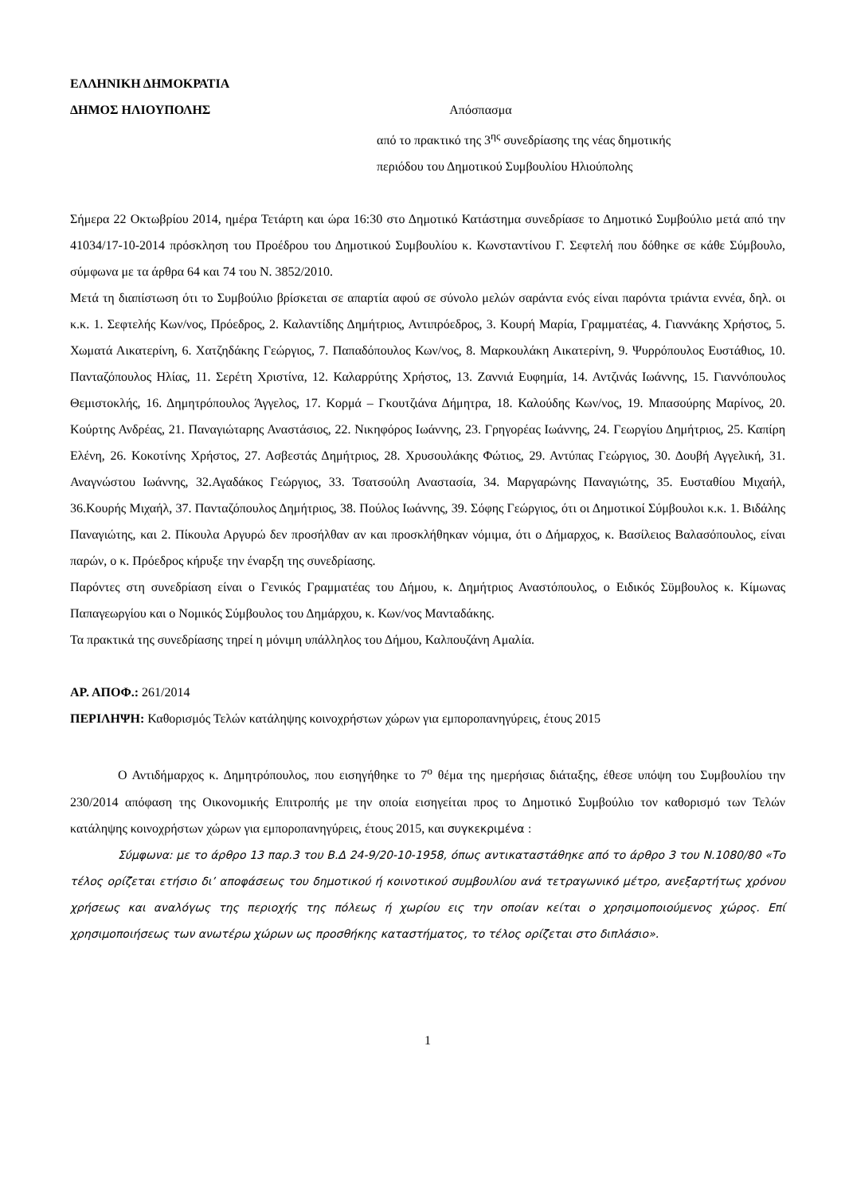ΕΛΛΗΝΙΚΗ ΔΗΜΟΚΡΑΤΙΑ
ΔΗΜΟΣ ΗΛΙΟΥΠΟΛΗΣ Απόσπασμα
από το πρακτικό της 3<sup>ης</sup> συνεδρίασης της νέας δημοτικής
περιόδου του Δημοτικού Συμβουλίου Ηλιούπολης
Σήμερα 22 Οκτωβρίου 2014, ημέρα Τετάρτη και ώρα 16:30 στο Δημοτικό Κατάστημα συνεδρίασε το Δημοτικό Συμβούλιο μετά από την 41034/17-10-2014 πρόσκληση του Προέδρου του Δημοτικού Συμβουλίου κ. Κωνσταντίνου Γ. Σεφτελή που δόθηκε σε κάθε Σύμβουλο, σύμφωνα με τα άρθρα 64 και 74 του Ν. 3852/2010.
Μετά τη διαπίστωση ότι το Συμβούλιο βρίσκεται σε απαρτία αφού σε σύνολο μελών σαράντα ενός είναι παρόντα τριάντα εννέα, δηλ. οι κ.κ. 1. Σεφτελής Κων/νος, Πρόεδρος, 2. Καλαντίδης Δημήτριος, Αντιπρόεδρος, 3. Κουρή Μαρία, Γραμματέας, 4. Γιαννάκης Χρήστος, 5. Χωματά Αικατερίνη, 6. Χατζηδάκης Γεώργιος, 7. Παπαδόπουλος Κων/νος, 8. Μαρκουλάκη Αικατερίνη, 9. Ψυρρόπουλος Ευστάθιος, 10. Πανταζόπουλος Ηλίας, 11. Σερέτη Χριστίνα, 12. Καλαρρύτης Χρήστος, 13. Ζαννιά Ευφημία, 14. Αντζινάς Ιωάννης, 15. Γιαννόπουλος Θεμιστοκλής, 16. Δημητρόπουλος Άγγελος, 17. Κορμά – Γκουτζιάνα Δήμητρα, 18. Καλούδης Κων/νος, 19. Μπασούρης Μαρίνος, 20. Κούρτης Ανδρέας, 21. Παναγιώταρης Αναστάσιος, 22. Νικηφόρος Ιωάννης, 23. Γρηγορέας Ιωάννης, 24. Γεωργίου Δημήτριος, 25. Καπίρη Ελένη, 26. Κοκοτίνης Χρήστος, 27. Ασβεστάς Δημήτριος, 28. Χρυσουλάκης Φώτιος, 29. Αντύπας Γεώργιος, 30. Δουβή Αγγελική, 31. Αναγνώστου Ιωάννης, 32.Αγαδάκος Γεώργιος, 33. Τσατσούλη Αναστασία, 34. Μαργαρώνης Παναγιώτης, 35. Ευσταθίου Μιχαήλ, 36.Κουρής Μιχαήλ, 37. Πανταζόπουλος Δημήτριος, 38. Πούλος Ιωάννης, 39. Σόφης Γεώργιος, ότι οι Δημοτικοί Σύμβουλοι κ.κ. 1. Βιδάλης Παναγιώτης, και 2. Πίκουλα Αργυρώ δεν προσήλθαν αν και προσκλήθηκαν νόμιμα, ότι ο Δήμαρχος, κ. Βασίλειος Βαλασόπουλος, είναι παρών, ο κ. Πρόεδρος κήρυξε την έναρξη της συνεδρίασης.
Παρόντες στη συνεδρίαση είναι ο Γενικός Γραμματέας του Δήμου, κ. Δημήτριος Αναστόπουλος, ο Ειδικός Σϋμβουλος κ. Κίμωνας Παπαγεωργίου και ο Νομικός Σύμβουλος του Δημάρχου, κ. Κων/νος Μανταδάκης.
Τα πρακτικά της συνεδρίασης τηρεί η μόνιμη υπάλληλος του Δήμου, Καλπουζάνη Αμαλία.
ΑΡ. ΑΠΟΦ.: 261/2014
ΠΕΡΙΛΗΨΗ: Καθορισμός Τελών κατάληψης κοινοχρήστων χώρων για εμποροπανηγύρεις, έτους 2015
Ο Αντιδήμαρχος κ. Δημητρόπουλος, που εισηγήθηκε το 7<sup>ο</sup> θέμα της ημερήσιας διάταξης, έθεσε υπόψη του Συμβουλίου την 230/2014 απόφαση της Οικονομικής Επιτροπής με την οποία εισηγείται προς το Δημοτικό Συμβούλιο τον καθορισμό των Τελών κατάληψης κοινοχρήστων χώρων για εμποροπανηγύρεις, έτους 2015, και συγκεκριμένα :
Σύμφωνα: με το άρθρο 13 παρ.3 του Β.Δ 24-9/20-10-1958, όπως αντικαταστάθηκε από το άρθρο 3 του Ν.1080/80 «Το τέλος ορίζεται ετήσιο δι’ αποφάσεως του δημοτικού ή κοινοτικού συμβουλίου ανά τετραγωνικό μέτρο, ανεξαρτήτως χρόνου χρήσεως και αναλόγως της περιοχής της πόλεως ή χωρίου εις την οποίαν κείται ο χρησιμοποιούμενος χώρος. Επί χρησιμοποιήσεως των ανωτέρω χώρων ως προσθήκης καταστήματος, το τέλος ορίζεται στο διπλάσιο».
1